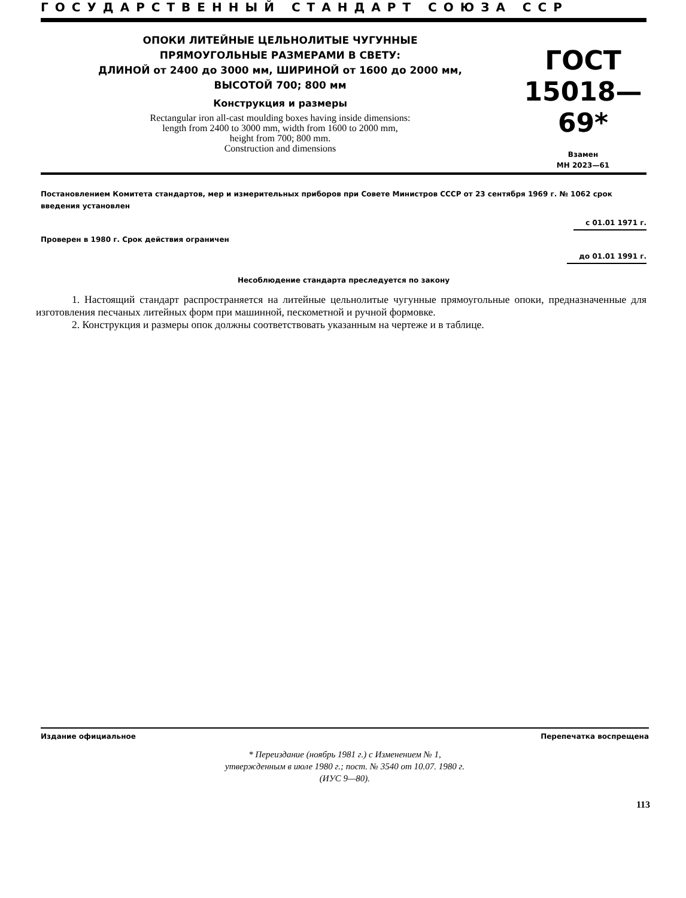ГОСУДАРСТВЕННЫЙ СТАНДАРТ СОЮЗА ССР
ОПОКИ ЛИТЕЙНЫЕ ЦЕЛЬНОЛИТЫЕ ЧУГУННЫЕ
ПРЯМОУГОЛЬНЫЕ РАЗМЕРАМИ В СВЕТУ:
ДЛИНОЙ от 2400 до 3000 мм, ШИРИНОЙ от 1600 до 2000 мм,
ВЫСОТОЙ 700; 800 мм
Конструкция и размеры
Rectangular iron all-cast moulding boxes having inside dimensions:
length from 2400 to 3000 mm, width from 1600 to 2000 mm,
height from 700; 800 mm.
Construction and dimensions
ГОСТ
15018—69*
Взамен
МН 2023—61
Постановлением Комитета стандартов, мер и измерительных приборов при Совете Министров СССР от 23 сентября 1969 г. № 1062 срок введения установлен
с 01.01 1971 г.
Проверен в 1980 г. Срок действия ограничен
до 01.01 1991 г.
Несоблюдение стандарта преследуется по закону
1. Настоящий стандарт распространяется на литейные цельнолитые чугунные прямоугольные опоки, предназначенные для изготовления песчаных литейных форм при машинной, пескометной и ручной формовке.
2. Конструкция и размеры опок должны соответствовать указанным на чертеже и в таблице.
Издание официальное Перепечатка воспрещена
* Переиздание (ноябрь 1981 г.) с Изменением № 1,
утвержденным в июле 1980 г.; пост. № 3540 от 10.07. 1980 г.
(ИУС 9—80).
113